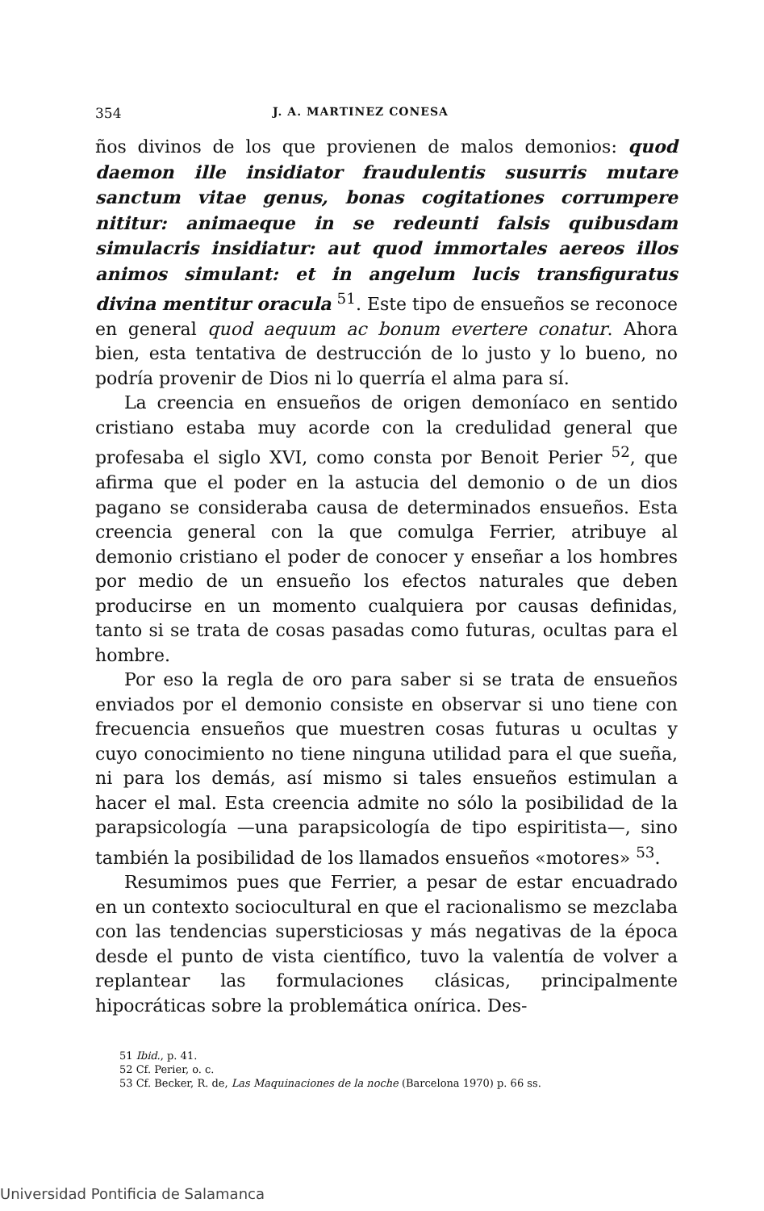354 J. A. MARTINEZ CONESA
ños divinos de los que provienen de malos demonios: quod daemon ille insidiator fraudulentis susurris mutare sanctum vitae genus, bonas cogitationes corrumpere nititur: animaeque in se redeunti falsis quibusdam simulacris insidiatur: aut quod immortales aereos illos animos simulant: et in angelum lucis transfiguratus divina mentitur oracula <sup>51</sup>. Este tipo de ensueños se reconoce en general quod aequum ac bonum evertere conatur. Ahora bien, esta tentativa de destrucción de lo justo y lo bueno, no podría provenir de Dios ni lo querría el alma para sí.
La creencia en ensueños de origen demoníaco en sentido cristiano estaba muy acorde con la credulidad general que profesaba el siglo XVI, como consta por Benoit Perier <sup>52</sup>, que afirma que el poder en la astucia del demonio o de un dios pagano se consideraba causa de determinados ensueños. Esta creencia general con la que comulga Ferrier, atribuye al demonio cristiano el poder de conocer y enseñar a los hombres por medio de un ensueño los efectos naturales que deben producirse en un momento cualquiera por causas definidas, tanto si se trata de cosas pasadas como futuras, ocultas para el hombre.
Por eso la regla de oro para saber si se trata de ensueños enviados por el demonio consiste en observar si uno tiene con frecuencia ensueños que muestren cosas futuras u ocultas y cuyo conocimiento no tiene ninguna utilidad para el que sueña, ni para los demás, así mismo si tales ensueños estimulan a hacer el mal. Esta creencia admite no sólo la posibilidad de la parapsicología —una parapsicología de tipo espiritista—, sino también la posibilidad de los llamados ensueños «motores» <sup>53</sup>.
Resumimos pues que Ferrier, a pesar de estar encuadrado en un contexto sociocultural en que el racionalismo se mezclaba con las tendencias supersticiosas y más negativas de la época desde el punto de vista científico, tuvo la valentía de volver a replantear las formulaciones clásicas, principalmente hipocráticas sobre la problemática onírica. Des-
51 Ibid., p. 41.
52 Cf. Perier, o. c.
53 Cf. Becker, R. de, Las Maquinaciones de la noche (Barcelona 1970) p. 66 ss.
Universidad Pontificia de Salamanca